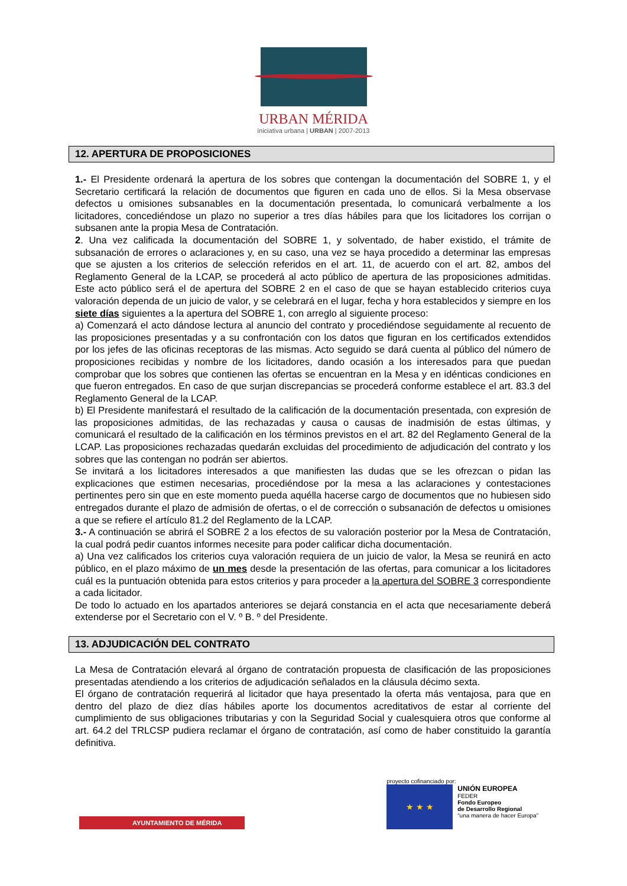URBAN MÉRIDA
iniciativa urbana | URBAN | 2007-2013
12. APERTURA DE PROPOSICIONES
1.- El Presidente ordenará la apertura de los sobres que contengan la documentación del SOBRE 1, y el Secretario certificará la relación de documentos que figuren en cada uno de ellos. Si la Mesa observase defectos u omisiones subsanables en la documentación presentada, lo comunicará verbalmente a los licitadores, concediéndose un plazo no superior a tres días hábiles para que los licitadores los corrijan o subsanen ante la propia Mesa de Contratación.
2. Una vez calificada la documentación del SOBRE 1, y solventado, de haber existido, el trámite de subsanación de errores o aclaraciones y, en su caso, una vez se haya procedido a determinar las empresas que se ajusten a los criterios de selección referidos en el art. 11, de acuerdo con el art. 82, ambos del Reglamento General de la LCAP, se procederá al acto público de apertura de las proposiciones admitidas. Este acto público será el de apertura del SOBRE 2 en el caso de que se hayan establecido criterios cuya valoración dependa de un juicio de valor, y se celebrará en el lugar, fecha y hora establecidos y siempre en los siete días siguientes a la apertura del SOBRE 1, con arreglo al siguiente proceso:
a) Comenzará el acto dándose lectura al anuncio del contrato y procediéndose seguidamente al recuento de las proposiciones presentadas y a su confrontación con los datos que figuran en los certificados extendidos por los jefes de las oficinas receptoras de las mismas. Acto seguido se dará cuenta al público del número de proposiciones recibidas y nombre de los licitadores, dando ocasión a los interesados para que puedan comprobar que los sobres que contienen las ofertas se encuentran en la Mesa y en idénticas condiciones en que fueron entregados. En caso de que surjan discrepancias se procederá conforme establece el art. 83.3 del Reglamento General de la LCAP.
b) El Presidente manifestará el resultado de la calificación de la documentación presentada, con expresión de las proposiciones admitidas, de las rechazadas y causa o causas de inadmisión de estas últimas, y comunicará el resultado de la calificación en los términos previstos en el art. 82 del Reglamento General de la LCAP. Las proposiciones rechazadas quedarán excluidas del procedimiento de adjudicación del contrato y los sobres que las contengan no podrán ser abiertos.
Se invitará a los licitadores interesados a que manifiesten las dudas que se les ofrezcan o pidan las explicaciones que estimen necesarias, procediéndose por la mesa a las aclaraciones y contestaciones pertinentes pero sin que en este momento pueda aquélla hacerse cargo de documentos que no hubiesen sido entregados durante el plazo de admisión de ofertas, o el de corrección o subsanación de defectos u omisiones a que se refiere el artículo 81.2 del Reglamento de la LCAP.
3.- A continuación se abrirá el SOBRE 2 a los efectos de su valoración posterior por la Mesa de Contratación, la cual podrá pedir cuantos informes necesite para poder calificar dicha documentación.
a) Una vez calificados los criterios cuya valoración requiera de un juicio de valor, la Mesa se reunirá en acto público, en el plazo máximo de un mes desde la presentación de las ofertas, para comunicar a los licitadores cuál es la puntuación obtenida para estos criterios y para proceder a la apertura del SOBRE 3 correspondiente a cada licitador.
De todo lo actuado en los apartados anteriores se dejará constancia en el acta que necesariamente deberá extenderse por el Secretario con el V. º B. º del Presidente.
13. ADJUDICACIÓN DEL CONTRATO
La Mesa de Contratación elevará al órgano de contratación propuesta de clasificación de las proposiciones presentadas atendiendo a los criterios de adjudicación señalados en la cláusula décimo sexta.
El órgano de contratación requerirá al licitador que haya presentado la oferta más ventajosa, para que en dentro del plazo de diez días hábiles aporte los documentos acreditativos de estar al corriente del cumplimiento de sus obligaciones tributarias y con la Seguridad Social y cualesquiera otros que conforme al art. 64.2 del TRLCSP pudiera reclamar el órgano de contratación, así como de haber constituido la garantía definitiva.
AYUNTAMIENTO DE MÉRIDA
proyecto cofinanciado por:
★ ★ ★
UNIÓN EUROPEA
FEDER
Fondo Europeo
de Desarrollo Regional
“una manera de hacer Europa”